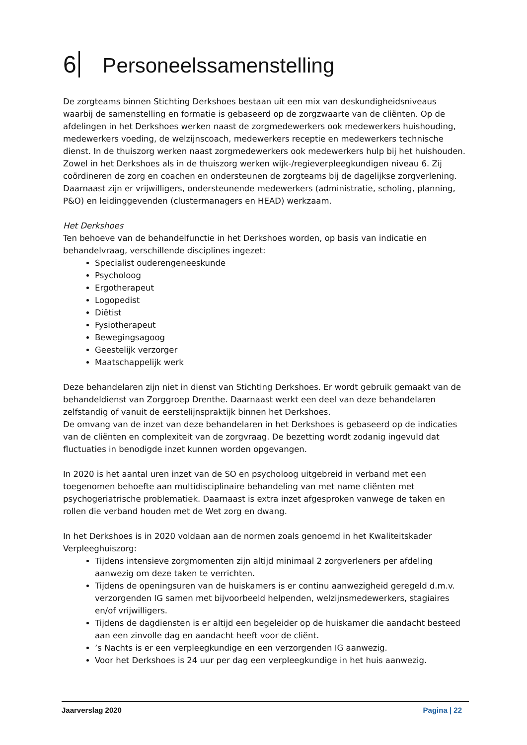6 Personeelssamenstelling
De zorgteams binnen Stichting Derkshoes bestaan uit een mix van deskundigheidsniveaus waarbij de samenstelling en formatie is gebaseerd op de zorgzwaarte van de cliënten. Op de afdelingen in het Derkshoes werken naast de zorgmedewerkers ook medewerkers huishouding, medewerkers voeding, de welzijnscoach, medewerkers receptie en medewerkers technische dienst. In de thuiszorg werken naast zorgmedewerkers ook medewerkers hulp bij het huishouden. Zowel in het Derkshoes als in de thuiszorg werken wijk-/regieverpleegkundigen niveau 6. Zij coördineren de zorg en coachen en ondersteunen de zorgteams bij de dagelijkse zorgverlening. Daarnaast zijn er vrijwilligers, ondersteunende medewerkers (administratie, scholing, planning, P&O) en leidinggevenden (clustermanagers en HEAD) werkzaam.
Het Derkshoes
Ten behoeve van de behandelfunctie in het Derkshoes worden, op basis van indicatie en behandelvraag, verschillende disciplines ingezet:
Specialist ouderengeneeskunde
Psycholoog
Ergotherapeut
Logopedist
Diëtist
Fysiotherapeut
Bewegingsagoog
Geestelijk verzorger
Maatschappelijk werk
Deze behandelaren zijn niet in dienst van Stichting Derkshoes. Er wordt gebruik gemaakt van de behandeldienst van Zorggroep Drenthe. Daarnaast werkt een deel van deze behandelaren zelfstandig of vanuit de eerstelijnspraktijk binnen het Derkshoes.
De omvang van de inzet van deze behandelaren in het Derkshoes is gebaseerd op de indicaties van de cliënten en complexiteit van de zorgvraag. De bezetting wordt zodanig ingevuld dat fluctuaties in benodigde inzet kunnen worden opgevangen.
In 2020 is het aantal uren inzet van de SO en psycholoog uitgebreid in verband met een toegenomen behoefte aan multidisciplinaire behandeling van met name cliënten met psychogeriatrische problematiek. Daarnaast is extra inzet afgesproken vanwege de taken en rollen die verband houden met de Wet zorg en dwang.
In het Derkshoes is in 2020 voldaan aan de normen zoals genoemd in het Kwaliteitskader Verpleeghuiszorg:
Tijdens intensieve zorgmomenten zijn altijd minimaal 2 zorgverleners per afdeling aanwezig om deze taken te verrichten.
Tijdens de openingsuren van de huiskamers is er continu aanwezigheid geregeld d.m.v. verzorgenden IG samen met bijvoorbeeld helpenden, welzijnsmedewerkers, stagiaires en/of vrijwilligers.
Tijdens de dagdiensten is er altijd een begeleider op de huiskamer die aandacht besteed aan een zinvolle dag en aandacht heeft voor de cliënt.
’s Nachts is er een verpleegkundige en een verzorgenden IG aanwezig.
Voor het Derkshoes is 24 uur per dag een verpleegkundige in het huis aanwezig.
Jaarverslag 2020 Pagina | 22